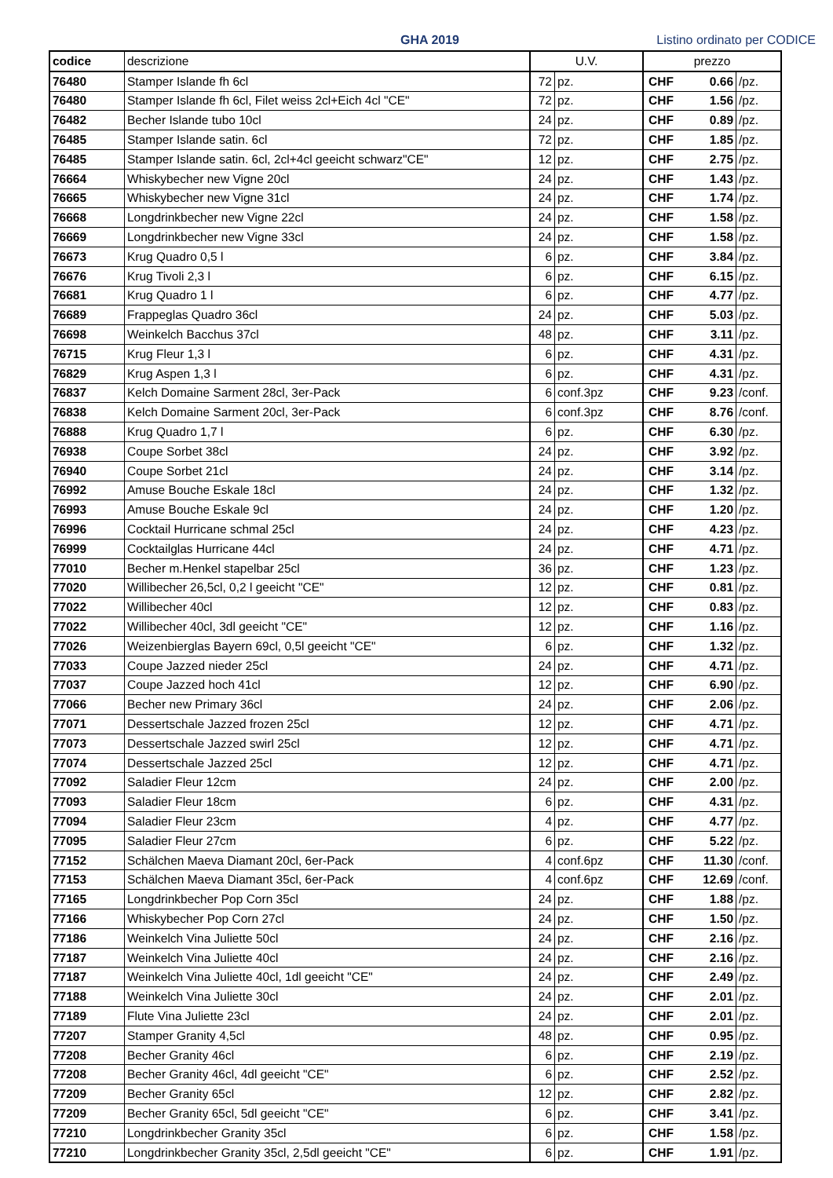GHA 2019
Listino ordinato per CODICE
| codice | descrizione | U.V. | | prezzo | | |
| --- | --- | --- | --- | --- | --- | --- |
| 76480 | Stamper Islande fh 6cl | 72 | pz. | CHF | 0.66 | /pz. |
| 76480 | Stamper Islande fh 6cl, Filet weiss 2cl+Eich 4cl "CE" | 72 | pz. | CHF | 1.56 | /pz. |
| 76482 | Becher Islande tubo 10cl | 24 | pz. | CHF | 0.89 | /pz. |
| 76485 | Stamper Islande satin. 6cl | 72 | pz. | CHF | 1.85 | /pz. |
| 76485 | Stamper Islande satin. 6cl, 2cl+4cl geeicht schwarz"CE" | 12 | pz. | CHF | 2.75 | /pz. |
| 76664 | Whiskybecher new Vigne 20cl | 24 | pz. | CHF | 1.43 | /pz. |
| 76665 | Whiskybecher new Vigne 31cl | 24 | pz. | CHF | 1.74 | /pz. |
| 76668 | Longdrinkbecher new Vigne 22cl | 24 | pz. | CHF | 1.58 | /pz. |
| 76669 | Longdrinkbecher new Vigne 33cl | 24 | pz. | CHF | 1.58 | /pz. |
| 76673 | Krug Quadro 0,5 l | 6 | pz. | CHF | 3.84 | /pz. |
| 76676 | Krug Tivoli 2,3 l | 6 | pz. | CHF | 6.15 | /pz. |
| 76681 | Krug Quadro 1 l | 6 | pz. | CHF | 4.77 | /pz. |
| 76689 | Frappeglas Quadro 36cl | 24 | pz. | CHF | 5.03 | /pz. |
| 76698 | Weinkelch Bacchus 37cl | 48 | pz. | CHF | 3.11 | /pz. |
| 76715 | Krug Fleur 1,3 l | 6 | pz. | CHF | 4.31 | /pz. |
| 76829 | Krug Aspen 1,3 l | 6 | pz. | CHF | 4.31 | /pz. |
| 76837 | Kelch Domaine Sarment 28cl, 3er-Pack | 6 | conf.3pz | CHF | 9.23 | /conf. |
| 76838 | Kelch Domaine Sarment 20cl, 3er-Pack | 6 | conf.3pz | CHF | 8.76 | /conf. |
| 76888 | Krug Quadro 1,7 l | 6 | pz. | CHF | 6.30 | /pz. |
| 76938 | Coupe Sorbet 38cl | 24 | pz. | CHF | 3.92 | /pz. |
| 76940 | Coupe Sorbet 21cl | 24 | pz. | CHF | 3.14 | /pz. |
| 76992 | Amuse Bouche Eskale 18cl | 24 | pz. | CHF | 1.32 | /pz. |
| 76993 | Amuse Bouche Eskale 9cl | 24 | pz. | CHF | 1.20 | /pz. |
| 76996 | Cocktail Hurricane schmal 25cl | 24 | pz. | CHF | 4.23 | /pz. |
| 76999 | Cocktailglas Hurricane 44cl | 24 | pz. | CHF | 4.71 | /pz. |
| 77010 | Becher m.Henkel stapelbar 25cl | 36 | pz. | CHF | 1.23 | /pz. |
| 77020 | Willibecher 26,5cl, 0,2 l geeicht "CE" | 12 | pz. | CHF | 0.81 | /pz. |
| 77022 | Willibecher 40cl | 12 | pz. | CHF | 0.83 | /pz. |
| 77022 | Willibecher 40cl, 3dl geeicht "CE" | 12 | pz. | CHF | 1.16 | /pz. |
| 77026 | Weizenbierglas Bayern 69cl, 0,5l geeicht "CE" | 6 | pz. | CHF | 1.32 | /pz. |
| 77033 | Coupe Jazzed nieder 25cl | 24 | pz. | CHF | 4.71 | /pz. |
| 77037 | Coupe Jazzed hoch 41cl | 12 | pz. | CHF | 6.90 | /pz. |
| 77066 | Becher new Primary 36cl | 24 | pz. | CHF | 2.06 | /pz. |
| 77071 | Dessertschale Jazzed frozen 25cl | 12 | pz. | CHF | 4.71 | /pz. |
| 77073 | Dessertschale Jazzed swirl 25cl | 12 | pz. | CHF | 4.71 | /pz. |
| 77074 | Dessertschale Jazzed 25cl | 12 | pz. | CHF | 4.71 | /pz. |
| 77092 | Saladier Fleur 12cm | 24 | pz. | CHF | 2.00 | /pz. |
| 77093 | Saladier Fleur 18cm | 6 | pz. | CHF | 4.31 | /pz. |
| 77094 | Saladier Fleur 23cm | 4 | pz. | CHF | 4.77 | /pz. |
| 77095 | Saladier Fleur 27cm | 6 | pz. | CHF | 5.22 | /pz. |
| 77152 | Schälchen Maeva Diamant 20cl, 6er-Pack | 4 | conf.6pz | CHF | 11.30 | /conf. |
| 77153 | Schälchen Maeva Diamant 35cl, 6er-Pack | 4 | conf.6pz | CHF | 12.69 | /conf. |
| 77165 | Longdrinkbecher Pop Corn 35cl | 24 | pz. | CHF | 1.88 | /pz. |
| 77166 | Whiskybecher Pop Corn 27cl | 24 | pz. | CHF | 1.50 | /pz. |
| 77186 | Weinkelch Vina Juliette 50cl | 24 | pz. | CHF | 2.16 | /pz. |
| 77187 | Weinkelch Vina Juliette 40cl | 24 | pz. | CHF | 2.16 | /pz. |
| 77187 | Weinkelch Vina Juliette 40cl, 1dl geeicht "CE" | 24 | pz. | CHF | 2.49 | /pz. |
| 77188 | Weinkelch Vina Juliette 30cl | 24 | pz. | CHF | 2.01 | /pz. |
| 77189 | Flute Vina Juliette 23cl | 24 | pz. | CHF | 2.01 | /pz. |
| 77207 | Stamper Granity 4,5cl | 48 | pz. | CHF | 0.95 | /pz. |
| 77208 | Becher Granity 46cl | 6 | pz. | CHF | 2.19 | /pz. |
| 77208 | Becher Granity 46cl, 4dl geeicht "CE" | 6 | pz. | CHF | 2.52 | /pz. |
| 77209 | Becher Granity 65cl | 12 | pz. | CHF | 2.82 | /pz. |
| 77209 | Becher Granity 65cl, 5dl geeicht "CE" | 6 | pz. | CHF | 3.41 | /pz. |
| 77210 | Longdrinkbecher Granity 35cl | 6 | pz. | CHF | 1.58 | /pz. |
| 77210 | Longdrinkbecher Granity 35cl, 2,5dl geeicht "CE" | 6 | pz. | CHF | 1.91 | /pz. |